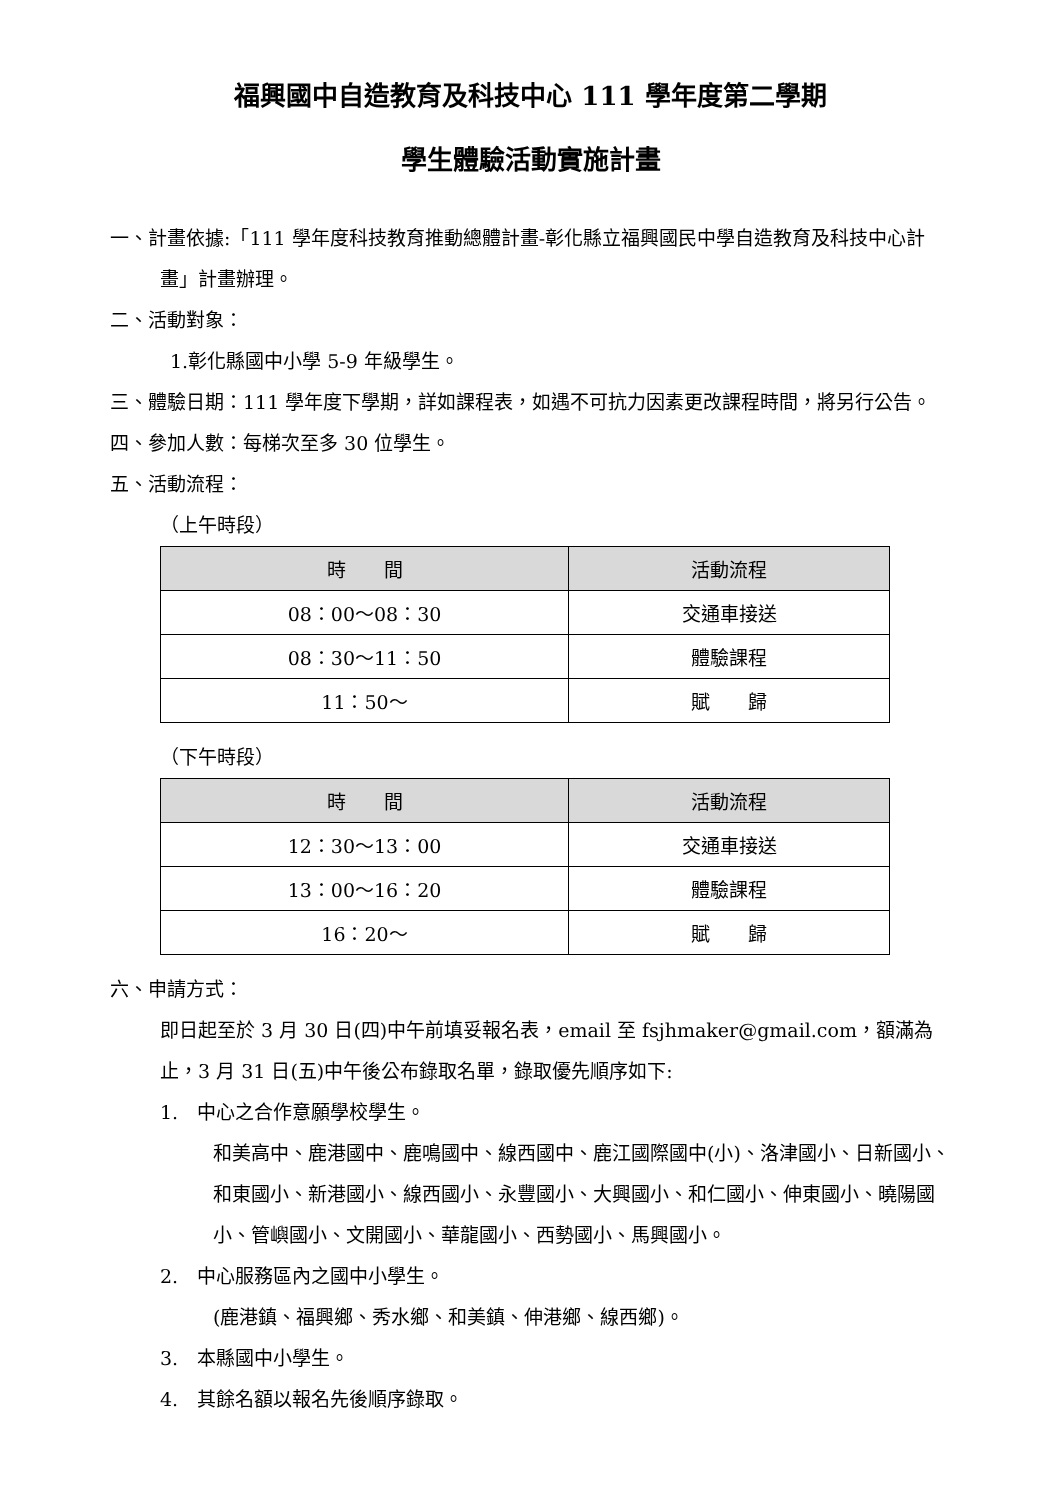福興國中自造教育及科技中心 111 學年度第二學期
學生體驗活動實施計畫
一、計畫依據:「111 學年度科技教育推動總體計畫-彰化縣立福興國民中學自造教育及科技中心計畫」計畫辦理。
二、活動對象：
1.彰化縣國中小學 5-9 年級學生。
三、體驗日期：111 學年度下學期，詳如課程表，如遇不可抗力因素更改課程時間，將另行公告。
四、參加人數：每梯次至多 30 位學生。
五、活動流程：
（上午時段）
| 時 間 | 活動流程 |
| --- | --- |
| 08：00～08：30 | 交通車接送 |
| 08：30～11：50 | 體驗課程 |
| 11：50～ | 賦 歸 |
（下午時段）
| 時 間 | 活動流程 |
| --- | --- |
| 12：30～13：00 | 交通車接送 |
| 13：00～16：20 | 體驗課程 |
| 16：20～ | 賦 歸 |
六、申請方式：
即日起至於 3 月 30 日(四)中午前填妥報名表，email 至 fsjhmaker@gmail.com，額滿為止，3 月 31 日(五)中午後公布錄取名單，錄取優先順序如下:
1.　中心之合作意願學校學生。
和美高中、鹿港國中、鹿鳴國中、線西國中、鹿江國際國中(小)、洛津國小、日新國小、和東國小、新港國小、線西國小、永豐國小、大興國小、和仁國小、伸東國小、曉陽國小、管嶼國小、文開國小、華龍國小、西勢國小、馬興國小。
2.　中心服務區內之國中小學生。
(鹿港鎮、福興鄉、秀水鄉、和美鎮、伸港鄉、線西鄉)。
3.　本縣國中小學生。
4.　其餘名額以報名先後順序錄取。